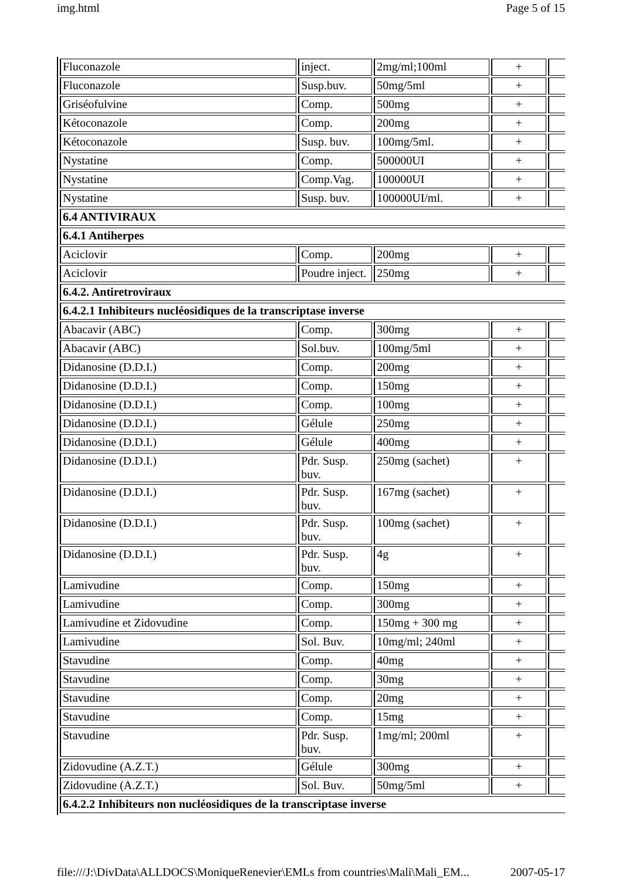img.html Page 5 of 15
| Fluconazole | inject. | 2mg/ml;100ml | + | |
| Fluconazole | Susp.buv. | 50mg/5ml | + | |
| Griséofulvine | Comp. | 500mg | + | |
| Kétoconazole | Comp. | 200mg | + | |
| Kétoconazole | Susp. buv. | 100mg/5ml. | + | |
| Nystatine | Comp. | 500000UI | + | |
| Nystatine | Comp.Vag. | 100000UI | + | |
| Nystatine | Susp. buv. | 100000UI/ml. | + | |
| 6.4 ANTIVIRAUX | | | | |
| 6.4.1 Antiherpes | | | | |
| Aciclovir | Comp. | 200mg | + | |
| Aciclovir | Poudre inject. | 250mg | + | |
| 6.4.2. Antiretroviraux | | | | |
| 6.4.2.1 Inhibiteurs nucléosidiques de la transcriptase inverse | | | | |
| Abacavir (ABC) | Comp. | 300mg | + | |
| Abacavir (ABC) | Sol.buv. | 100mg/5ml | + | |
| Didanosine (D.D.I.) | Comp. | 200mg | + | |
| Didanosine (D.D.I.) | Comp. | 150mg | + | |
| Didanosine (D.D.I.) | Comp. | 100mg | + | |
| Didanosine (D.D.I.) | Gélule | 250mg | + | |
| Didanosine (D.D.I.) | Gélule | 400mg | + | |
| Didanosine (D.D.I.) | Pdr. Susp. buv. | 250mg (sachet) | + | |
| Didanosine (D.D.I.) | Pdr. Susp. buv. | 167mg (sachet) | + | |
| Didanosine (D.D.I.) | Pdr. Susp. buv. | 100mg (sachet) | + | |
| Didanosine (D.D.I.) | Pdr. Susp. buv. | 4g | + | |
| Lamivudine | Comp. | 150mg | + | |
| Lamivudine | Comp. | 300mg | + | |
| Lamivudine et Zidovudine | Comp. | 150mg + 300 mg | + | |
| Lamivudine | Sol. Buv. | 10mg/ml; 240ml | + | |
| Stavudine | Comp. | 40mg | + | |
| Stavudine | Comp. | 30mg | + | |
| Stavudine | Comp. | 20mg | + | |
| Stavudine | Comp. | 15mg | + | |
| Stavudine | Pdr. Susp. buv. | 1mg/ml; 200ml | + | |
| Zidovudine (A.Z.T.) | Gélule | 300mg | + | |
| Zidovudine (A.Z.T.) | Sol. Buv. | 50mg/5ml | + | |
| 6.4.2.2 Inhibiteurs non nucléosidiques de la transcriptase inverse | | | | |
file:///J:\DivData\ALLDOCS\MoniqueRenevier\EMLs from countries\Mali\Mali_EM... 2007-05-17